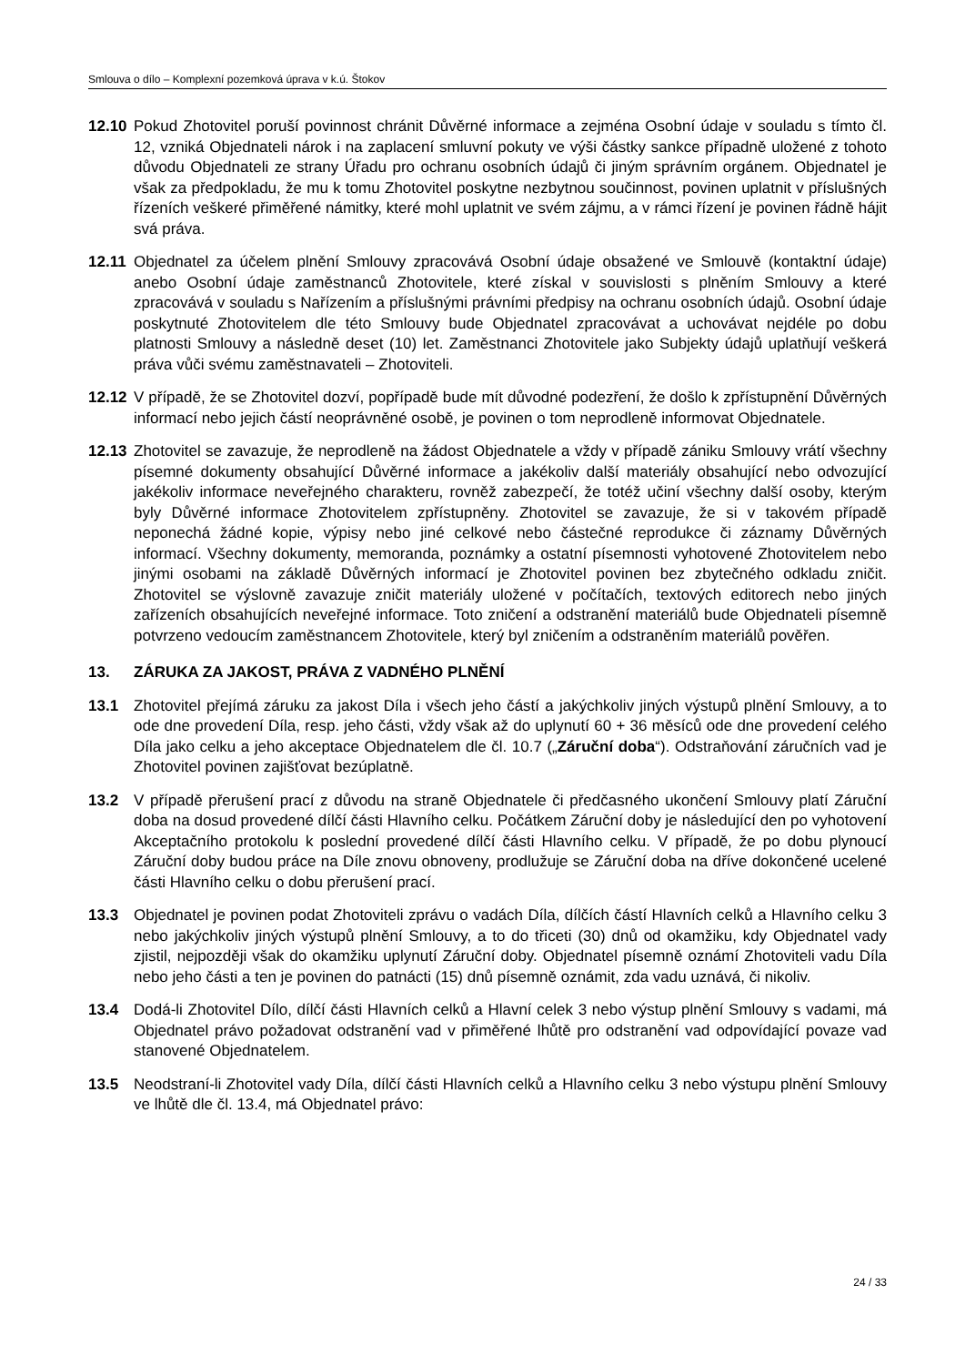Smlouva o dílo – Komplexní pozemková úprava v k.ú. Štokov
12.10 Pokud Zhotovitel poruší povinnost chránit Důvěrné informace a zejména Osobní údaje v souladu s tímto čl. 12, vzniká Objednateli nárok i na zaplacení smluvní pokuty ve výši částky sankce případně uložené z tohoto důvodu Objednateli ze strany Úřadu pro ochranu osobních údajů či jiným správním orgánem. Objednatel je však za předpokladu, že mu k tomu Zhotovitel poskytne nezbytnou součinnost, povinen uplatnit v příslušných řízeních veškeré přiměřené námitky, které mohl uplatnit ve svém zájmu, a v rámci řízení je povinen řádně hájit svá práva.
12.11 Objednatel za účelem plnění Smlouvy zpracovává Osobní údaje obsažené ve Smlouvě (kontaktní údaje) anebo Osobní údaje zaměstnanců Zhotovitele, které získal v souvislosti s plněním Smlouvy a které zpracovává v souladu s Nařízením a příslušnými právními předpisy na ochranu osobních údajů. Osobní údaje poskytnuté Zhotovitelem dle této Smlouvy bude Objednatel zpracovávat a uchovávat nejdéle po dobu platnosti Smlouvy a následně deset (10) let. Zaměstnanci Zhotovitele jako Subjekty údajů uplatňují veškerá práva vůči svému zaměstnavateli – Zhotoviteli.
12.12 V případě, že se Zhotovitel dozví, popřípadě bude mít důvodné podezření, že došlo k zpřístupnění Důvěrných informací nebo jejich částí neoprávněné osobě, je povinen o tom neprodleně informovat Objednatele.
12.13 Zhotovitel se zavazuje, že neprodleně na žádost Objednatele a vždy v případě zániku Smlouvy vrátí všechny písemné dokumenty obsahující Důvěrné informace a jakékoliv další materiály obsahující nebo odvozující jakékoliv informace neveřejného charakteru, rovněž zabezpečí, že totéž učiní všechny další osoby, kterým byly Důvěrné informace Zhotovitelem zpřístupněny. Zhotovitel se zavazuje, že si v takovém případě neponechá žádné kopie, výpisy nebo jiné celkové nebo částečné reprodukce či záznamy Důvěrných informací. Všechny dokumenty, memoranda, poznámky a ostatní písemnosti vyhotovené Zhotovitelem nebo jinými osobami na základě Důvěrných informací je Zhotovitel povinen bez zbytečného odkladu zničit. Zhotovitel se výslovně zavazuje zničit materiály uložené v počítačích, textových editorech nebo jiných zařízeních obsahujících neveřejné informace. Toto zničení a odstranění materiálů bude Objednateli písemně potvrzeno vedoucím zaměstnancem Zhotovitele, který byl zničením a odstraněním materiálů pověřen.
13. ZÁRUKA ZA JAKOST, PRÁVA Z VADNÉHO PLNĚNÍ
13.1 Zhotovitel přejímá záruku za jakost Díla i všech jeho částí a jakýchkoliv jiných výstupů plnění Smlouvy, a to ode dne provedení Díla, resp. jeho části, vždy však až do uplynutí 60 + 36 měsíců ode dne provedení celého Díla jako celku a jeho akceptace Objednatelem dle čl. 10.7 („Záruční doba“). Odstraňování záručních vad je Zhotovitel povinen zajišťovat bezúplatně.
13.2 V případě přerušení prací z důvodu na straně Objednatele či předčasného ukončení Smlouvy platí Záruční doba na dosud provedené dílčí části Hlavního celku. Počátkem Záruční doby je následující den po vyhotovení Akceptačního protokolu k poslední provedené dílčí části Hlavního celku. V případě, že po dobu plynoucí Záruční doby budou práce na Díle znovu obnoveny, prodlužuje se Záruční doba na dříve dokončené ucelené části Hlavního celku o dobu přerušení prací.
13.3 Objednatel je povinen podat Zhotoviteli zprávu o vadách Díla, dílčích částí Hlavních celků a Hlavního celku 3 nebo jakýchkoliv jiných výstupů plnění Smlouvy, a to do třiceti (30) dnů od okamžiku, kdy Objednatel vady zjistil, nejpozději však do okamžiku uplynutí Záruční doby. Objednatel písemně oznámí Zhotoviteli vadu Díla nebo jeho části a ten je povinen do patnácti (15) dnů písemně oznámit, zda vadu uznává, či nikoliv.
13.4 Dodá-li Zhotovitel Dílo, dílčí části Hlavních celků a Hlavní celek 3 nebo výstup plnění Smlouvy s vadami, má Objednatel právo požadovat odstranění vad v přiměřené lhůtě pro odstranění vad odpovídající povaze vad stanovené Objednatelem.
13.5 Neodstraní-li Zhotovitel vady Díla, dílčí části Hlavních celků a Hlavního celku 3 nebo výstupu plnění Smlouvy ve lhůtě dle čl. 13.4, má Objednatel právo:
24 / 33